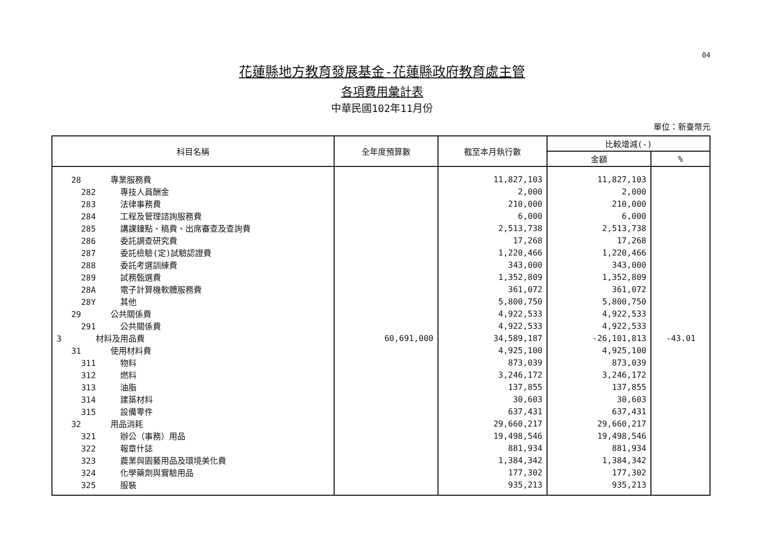04
花蓮縣地方教育發展基金-花蓮縣政府教育處主管
各項費用彙計表
中華民國102年11月份
單位：新臺幣元
| 科目名稱 | 全年度預算數 | 截至本月執行數 | 比較增減(-) | |
| --- | --- | --- | --- | --- |
| | | | 金額 | % |
| 28 專業服務費 | | 11,827,103 | 11,827,103 | |
| 282 專技人員酬金 | | 2,000 | 2,000 | |
| 283 法律事務費 | | 210,000 | 210,000 | |
| 284 工程及管理諮詢服務費 | | 6,000 | 6,000 | |
| 285 講課鐘點、稿費、出席審查及查詢費 | | 2,513,738 | 2,513,738 | |
| 286 委託調查研究費 | | 17,268 | 17,268 | |
| 287 委託檢驗(定)試驗認證費 | | 1,220,466 | 1,220,466 | |
| 288 委託考選訓練費 | | 343,000 | 343,000 | |
| 289 試務甄選費 | | 1,352,809 | 1,352,809 | |
| 28A 電子計算機軟體服務費 | | 361,072 | 361,072 | |
| 28Y 其他 | | 5,800,750 | 5,800,750 | |
| 29 公共關係費 | | 4,922,533 | 4,922,533 | |
| 291 公共關係費 | | 4,922,533 | 4,922,533 | |
| 3 材料及用品費 | 60,691,000 | 34,589,187 | -26,101,813 | -43.01 |
| 31 使用材料費 | | 4,925,100 | 4,925,100 | |
| 311 物料 | | 873,039 | 873,039 | |
| 312 燃料 | | 3,246,172 | 3,246,172 | |
| 313 油脂 | | 137,855 | 137,855 | |
| 314 建築材料 | | 30,603 | 30,603 | |
| 315 設備零件 | | 637,431 | 637,431 | |
| 32 用品消耗 | | 29,660,217 | 29,660,217 | |
| 321 辦公（事務）用品 | | 19,498,546 | 19,498,546 | |
| 322 報章什誌 | | 881,934 | 881,934 | |
| 323 農業與園藝用品及環境美化費 | | 1,384,342 | 1,384,342 | |
| 324 化學藥劑與實驗用品 | | 177,302 | 177,302 | |
| 325 服裝 | | 935,213 | 935,213 | |